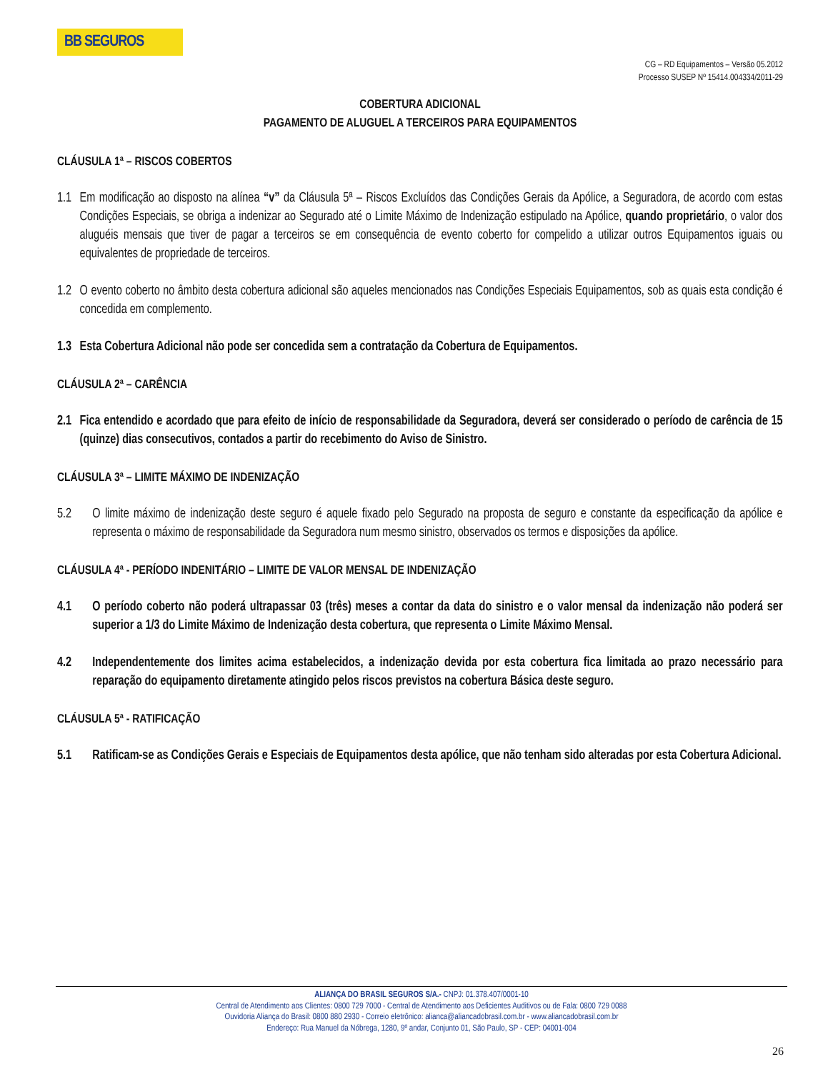BB SEGUROS
CG – RD Equipamentos – Versão 05.2012
Processo SUSEP Nº 15414.004334/2011-29
COBERTURA ADICIONAL
PAGAMENTO DE ALUGUEL A TERCEIROS PARA EQUIPAMENTOS
CLÁUSULA 1ª – RISCOS COBERTOS
1.1 Em modificação ao disposto na alínea “v” da Cláusula 5ª – Riscos Excluídos das Condições Gerais da Apólice, a Seguradora, de acordo com estas Condições Especiais, se obriga a indenizar ao Segurado até o Limite Máximo de Indenização estipulado na Apólice, quando proprietário, o valor dos aluguéis mensais que tiver de pagar a terceiros se em consequência de evento coberto for compelido a utilizar outros Equipamentos iguais ou equivalentes de propriedade de terceiros.
1.2 O evento coberto no âmbito desta cobertura adicional são aqueles mencionados nas Condições Especiais Equipamentos, sob as quais esta condição é concedida em complemento.
1.3 Esta Cobertura Adicional não pode ser concedida sem a contratação da Cobertura de Equipamentos.
CLÁUSULA 2ª – CARÊNCIA
2.1 Fica entendido e acordado que para efeito de início de responsabilidade da Seguradora, deverá ser considerado o período de carência de 15 (quinze) dias consecutivos, contados a partir do recebimento do Aviso de Sinistro.
CLÁUSULA 3ª – LIMITE MÁXIMO DE INDENIZAÇÃO
5.2 O limite máximo de indenização deste seguro é aquele fixado pelo Segurado na proposta de seguro e constante da especificação da apólice e representa o máximo de responsabilidade da Seguradora num mesmo sinistro, observados os termos e disposições da apólice.
CLÁUSULA 4ª - PERÍODO INDENITÁRIO – LIMITE DE VALOR MENSAL DE INDENIZAÇÃO
4.1 O período coberto não poderá ultrapassar 03 (três) meses a contar da data do sinistro e o valor mensal da indenização não poderá ser superior a 1/3 do Limite Máximo de Indenização desta cobertura, que representa o Limite Máximo Mensal.
4.2 Independentemente dos limites acima estabelecidos, a indenização devida por esta cobertura fica limitada ao prazo necessário para reparação do equipamento diretamente atingido pelos riscos previstos na cobertura Básica deste seguro.
CLÁUSULA 5ª - RATIFICAÇÃO
5.1 Ratificam-se as Condições Gerais e Especiais de Equipamentos desta apólice, que não tenham sido alteradas por esta Cobertura Adicional.
ALIANÇA DO BRASIL SEGUROS S/A.- CNPJ: 01.378.407/0001-10
Central de Atendimento aos Clientes: 0800 729 7000 - Central de Atendimento aos Deficientes Auditivos ou de Fala: 0800 729 0088
Ouvidoria Aliança do Brasil: 0800 880 2930 - Correio eletrônico: alianca@aliancadobrasil.com.br - www.aliancadobrasil.com.br
Endereço: Rua Manuel da Nóbrega, 1280, 9º andar, Conjunto 01, São Paulo, SP - CEP: 04001-004
26